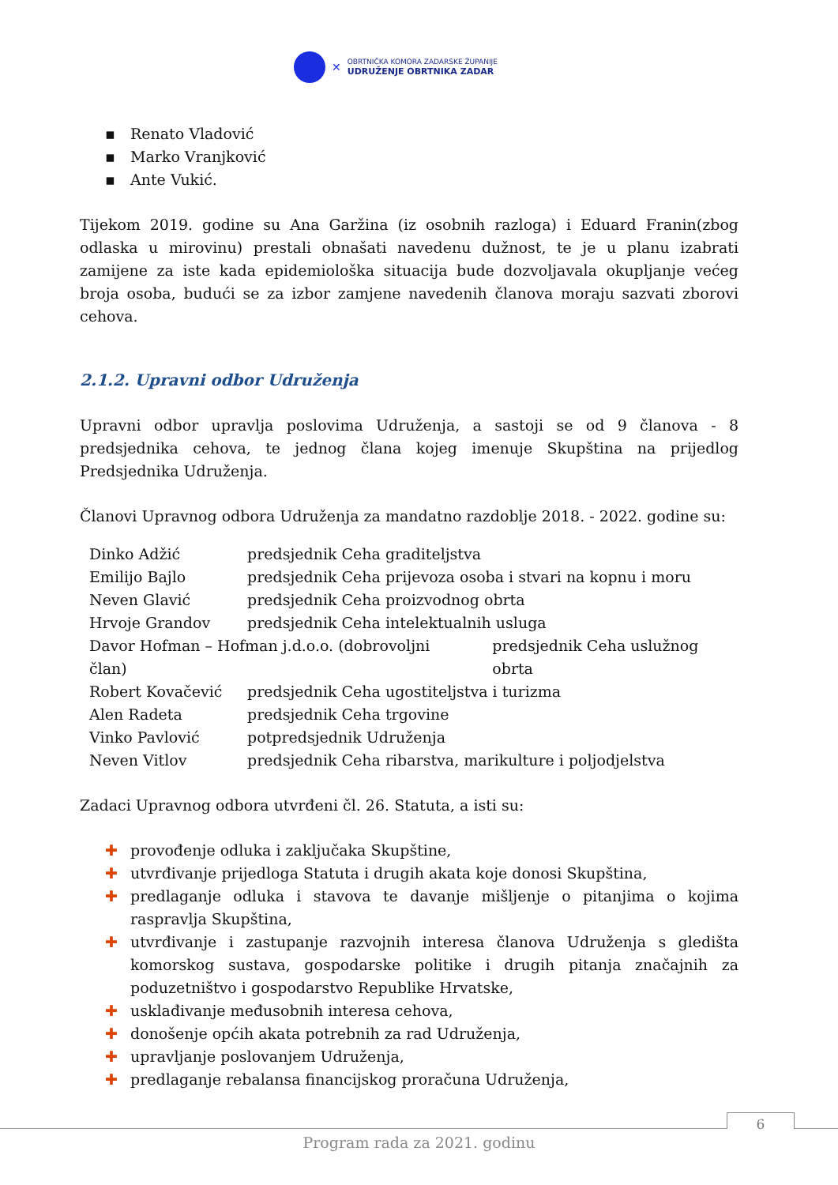✕
OBRTNIČKA KOMORA ZADARSKE ŽUPANIJE
UDRUŽENJE OBRTNIKA ZADAR
▪ Renato Vladović
▪ Marko Vranjković
▪ Ante Vukić.
Tijekom 2019. godine su Ana Garžina (iz osobnih razloga) i Eduard Franin(zbog odlaska u mirovinu) prestali obnašati navedenu dužnost, te je u planu izabrati zamijene za iste kada epidemiološka situacija bude dozvoljavala okupljanje većeg broja osoba, budući se za izbor zamjene navedenih članova moraju sazvati zborovi cehova.
2.1.2. Upravni odbor Udruženja
Upravni odbor upravlja poslovima Udruženja, a sastoji se od 9 članova - 8 predsjednika cehova, te jednog člana kojeg imenuje Skupština na prijedlog Predsjednika Udruženja.
Članovi Upravnog odbora Udruženja za mandatno razdoblje 2018. - 2022. godine su:
Dinko Adžić predsjednik Ceha graditeljstva
Emilijo Bajlo predsjednik Ceha prijevoza osoba i stvari na kopnu i moru
Neven Glavić predsjednik Ceha proizvodnog obrta
Hrvoje Grandov predsjednik Ceha intelektualnih usluga
Davor Hofman – Hofman j.d.o.o. (dobrovoljni član) predsjednik Ceha uslužnog obrta
Robert Kovačević predsjednik Ceha ugostiteljstva i turizma
Alen Radeta predsjednik Ceha trgovine
Vinko Pavlović potpredsjednik Udruženja
Neven Vitlov predsjednik Ceha ribarstva, marikulture i poljodjelstva
Zadaci Upravnog odbora utvrđeni čl. 26. Statuta, a isti su:
✚ provođenje odluka i zaključaka Skupštine,
✚ utvrđivanje prijedloga Statuta i drugih akata koje donosi Skupština,
✚ predlaganje odluka i stavova te davanje mišljenje o pitanjima o kojima raspravlja Skupština,
✚ utvrđivanje i zastupanje razvojnih interesa članova Udruženja s gledišta komorskog sustava, gospodarske politike i drugih pitanja značajnih za poduzetništvo i gospodarstvo Republike Hrvatske,
✚ usklađivanje međusobnih interesa cehova,
✚ donošenje općih akata potrebnih za rad Udruženja,
✚ upravljanje poslovanjem Udruženja,
✚ predlaganje rebalansa financijskog proračuna Udruženja,
6
Program rada za 2021. godinu